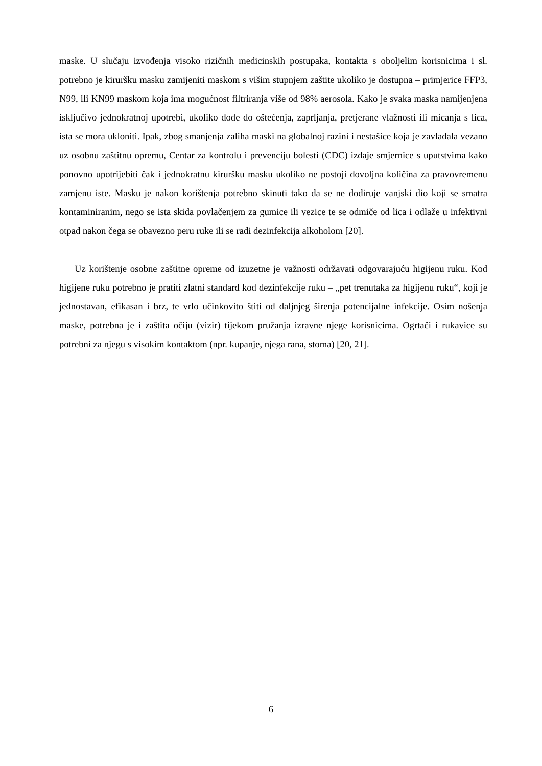maske. U slučaju izvođenja visoko rizičnih medicinskih postupaka, kontakta s oboljelim korisnicima i sl. potrebno je kiruršku masku zamijeniti maskom s višim stupnjem zaštite ukoliko je dostupna – primjerice FFP3, N99, ili KN99 maskom koja ima mogućnost filtriranja više od 98% aerosola. Kako je svaka maska namijenjena isključivo jednokratnoj upotrebi, ukoliko dođe do oštećenja, zaprljanja, pretjerane vlažnosti ili micanja s lica, ista se mora ukloniti. Ipak, zbog smanjenja zaliha maski na globalnoj razini i nestašice koja je zavladala vezano uz osobnu zaštitnu opremu, Centar za kontrolu i prevenciju bolesti (CDC) izdaje smjernice s uputstvima kako ponovno upotrijebiti čak i jednokratnu kiruršku masku ukoliko ne postoji dovoljna količina za pravovremenu zamjenu iste. Masku je nakon korištenja potrebno skinuti tako da se ne dodiruje vanjski dio koji se smatra kontaminiranim, nego se ista skida povlačenjem za gumice ili vezice te se odmiče od lica i odlaže u infektivni otpad nakon čega se obavezno peru ruke ili se radi dezinfekcija alkoholom [20].
Uz korištenje osobne zaštitne opreme od izuzetne je važnosti održavati odgovarajuću higijenu ruku. Kod higijene ruku potrebno je pratiti zlatni standard kod dezinfekcije ruku – „pet trenutaka za higijenu ruku“, koji je jednostavan, efikasan i brz, te vrlo učinkovito štiti od daljnjeg širenja potencijalne infekcije. Osim nošenja maske, potrebna je i zaštita očiju (vizir) tijekom pružanja izravne njege korisnicima. Ogrtači i rukavice su potrebni za njegu s visokim kontaktom (npr. kupanje, njega rana, stoma) [20, 21].
6